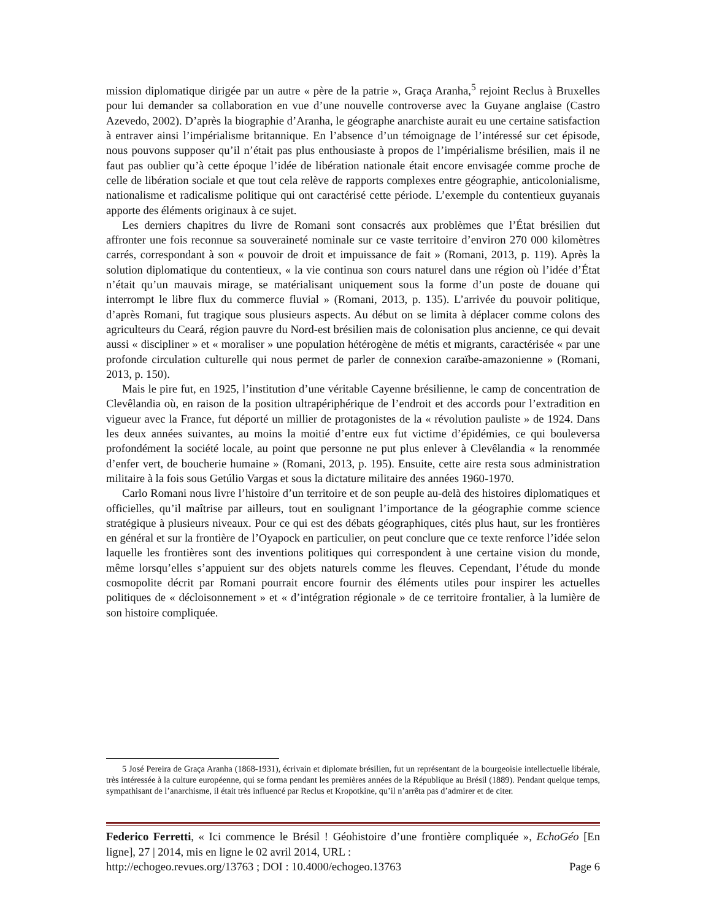mission diplomatique dirigée par un autre « père de la patrie », Graça Aranha,<sup>5</sup> rejoint Reclus à Bruxelles pour lui demander sa collaboration en vue d’une nouvelle controverse avec la Guyane anglaise (Castro Azevedo, 2002). D’après la biographie d’Aranha, le géographe anarchiste aurait eu une certaine satisfaction à entraver ainsi l’impérialisme britannique. En l’absence d’un témoignage de l’intéressé sur cet épisode, nous pouvons supposer qu’il n’était pas plus enthousiaste à propos de l’impérialisme brésilien, mais il ne faut pas oublier qu’à cette époque l’idée de libération nationale était encore envisagée comme proche de celle de libération sociale et que tout cela relève de rapports complexes entre géographie, anticolonialisme, nationalisme et radicalisme politique qui ont caractérisé cette période. L’exemple du contentieux guyanais apporte des éléments originaux à ce sujet.
Les derniers chapitres du livre de Romani sont consacrés aux problèmes que l’État brésilien dut affronter une fois reconnue sa souveraineté nominale sur ce vaste territoire d’environ 270 000 kilomètres carrés, correspondant à son « pouvoir de droit et impuissance de fait » (Romani, 2013, p. 119). Après la solution diplomatique du contentieux, « la vie continua son cours naturel dans une région où l’idée d’État n’était qu’un mauvais mirage, se matérialisant uniquement sous la forme d’un poste de douane qui interrompt le libre flux du commerce fluvial » (Romani, 2013, p. 135). L’arrivée du pouvoir politique, d’après Romani, fut tragique sous plusieurs aspects. Au début on se limita à déplacer comme colons des agriculteurs du Ceará, région pauvre du Nord-est brésilien mais de colonisation plus ancienne, ce qui devait aussi « discipliner » et « moraliser » une population hétérogène de métis et migrants, caractérisée « par une profonde circulation culturelle qui nous permet de parler de connexion caraïbe-amazonienne » (Romani, 2013, p. 150).
Mais le pire fut, en 1925, l’institution d’une véritable Cayenne brésilienne, le camp de concentration de Clevêlandia où, en raison de la position ultrapériphérique de l’endroit et des accords pour l’extradition en vigueur avec la France, fut déporté un millier de protagonistes de la « révolution pauliste » de 1924. Dans les deux années suivantes, au moins la moitié d’entre eux fut victime d’épidémies, ce qui bouleversa profondément la société locale, au point que personne ne put plus enlever à Clevêlandia « la renommée d’enfer vert, de boucherie humaine » (Romani, 2013, p. 195). Ensuite, cette aire resta sous administration militaire à la fois sous Getúlio Vargas et sous la dictature militaire des années 1960-1970.
Carlo Romani nous livre l’histoire d’un territoire et de son peuple au-delà des histoires diplomatiques et officielles, qu’il maîtrise par ailleurs, tout en soulignant l’importance de la géographie comme science stratégique à plusieurs niveaux. Pour ce qui est des débats géographiques, cités plus haut, sur les frontières en général et sur la frontière de l’Oyapock en particulier, on peut conclure que ce texte renforce l’idée selon laquelle les frontières sont des inventions politiques qui correspondent à une certaine vision du monde, même lorsqu’elles s’appuient sur des objets naturels comme les fleuves. Cependant, l’étude du monde cosmopolite décrit par Romani pourrait encore fournir des éléments utiles pour inspirer les actuelles politiques de « décloisonnement » et « d’intégration régionale » de ce territoire frontalier, à la lumière de son histoire compliquée.
5 José Pereira de Graça Aranha (1868-1931), écrivain et diplomate brésilien, fut un représentant de la bourgeoisie intellectuelle libérale, très intéressée à la culture européenne, qui se forma pendant les premières années de la République au Brésil (1889). Pendant quelque temps, sympathisant de l’anarchisme, il était très influencé par Reclus et Kropotkine, qu’il n’arrêta pas d’admirer et de citer.
Federico Ferretti, « Ici commence le Brésil ! Géohistoire d’une frontière compliquée », EchoGéo [En ligne], 27 | 2014, mis en ligne le 02 avril 2014, URL :
http://echogeo.revues.org/13763 ; DOI : 10.4000/echogeo.13763 Page 6